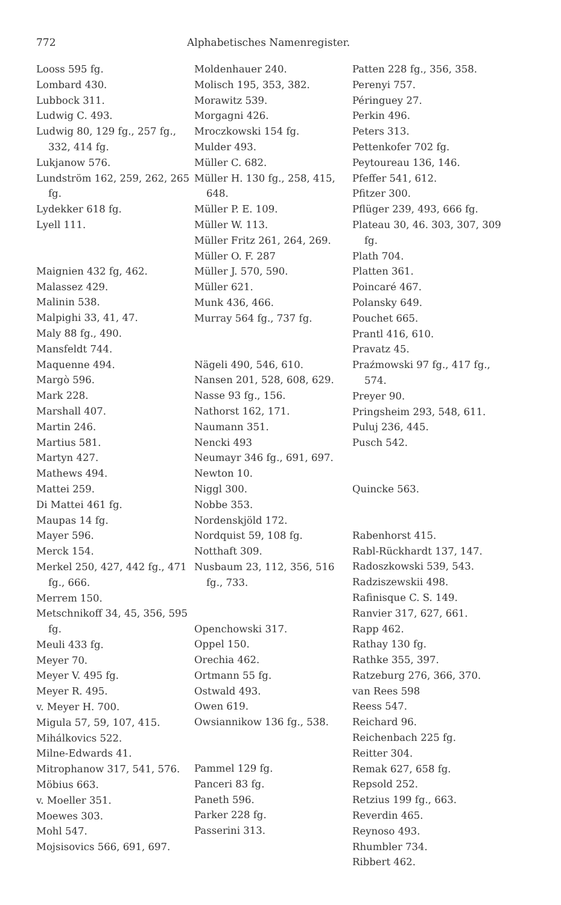772 Alphabetisches Namenregister.
Looss 595 fg.
Lombard 430.
Lubbock 311.
Ludwig C. 493.
Ludwig 80, 129 fg., 257 fg., 332, 414 fg.
Lukjanow 576.
Lundström 162, 259, 262, 265 fg.
Lydekker 618 fg.
Lyell 111.
Maignien 432 fg, 462.
Malassez 429.
Malinin 538.
Malpighi 33, 41, 47.
Maly 88 fg., 490.
Mansfeldt 744.
Maquenne 494.
Margò 596.
Mark 228.
Marshall 407.
Martin 246.
Martius 581.
Martyn 427.
Mathews 494.
Mattei 259.
Di Mattei 461 fg.
Maupas 14 fg.
Mayer 596.
Merck 154.
Merkel 250, 427, 442 fg., 471 fg., 666.
Merrem 150.
Metschnikoff 34, 45, 356, 595 fg.
Meuli 433 fg.
Meyer 70.
Meyer V. 495 fg.
Meyer R. 495.
v. Meyer H. 700.
Migula 57, 59, 107, 415.
Mihálkovics 522.
Milne-Edwards 41.
Mitrophanow 317, 541, 576.
Möbius 663.
v. Moeller 351.
Moewes 303.
Mohl 547.
Mojsisovics 566, 691, 697.
Moldenhauer 240.
Molisch 195, 353, 382.
Morawitz 539.
Morgagni 426.
Mroczkowski 154 fg.
Mulder 493.
Müller C. 682.
Müller H. 130 fg., 258, 415, 648.
Müller P. E. 109.
Müller W. 113.
Müller Fritz 261, 264, 269.
Müller O. F. 287
Müller J. 570, 590.
Müller 621.
Munk 436, 466.
Murray 564 fg., 737 fg.
Nägeli 490, 546, 610.
Nansen 201, 528, 608, 629.
Nasse 93 fg., 156.
Nathorst 162, 171.
Naumann 351.
Nencki 493
Neumayr 346 fg., 691, 697.
Newton 10.
Niggl 300.
Nobbe 353.
Nordenskjöld 172.
Nordquist 59, 108 fg.
Notthaft 309.
Nusbaum 23, 112, 356, 516 fg., 733.
Openchowski 317.
Oppel 150.
Orechia 462.
Ortmann 55 fg.
Ostwald 493.
Owen 619.
Owsiannikow 136 fg., 538.
Pammel 129 fg.
Panceri 83 fg.
Paneth 596.
Parker 228 fg.
Passerini 313.
Patten 228 fg., 356, 358.
Perenyi 757.
Péringuey 27.
Perkin 496.
Peters 313.
Pettenkofer 702 fg.
Peytoureau 136, 146.
Pfeffer 541, 612.
Pfitzer 300.
Pflüger 239, 493, 666 fg.
Plateau 30, 46. 303, 307, 309 fg.
Plath 704.
Platten 361.
Poincaré 467.
Polansky 649.
Pouchet 665.
Prantl 416, 610.
Pravatz 45.
Praźmowski 97 fg., 417 fg., 574.
Preyer 90.
Pringsheim 293, 548, 611.
Puluj 236, 445.
Pusch 542.
Quincke 563.
Rabenhorst 415.
Rabl-Rückhardt 137, 147.
Radoszkowski 539, 543.
Radziszewskii 498.
Rafinisque C. S. 149.
Ranvier 317, 627, 661.
Rapp 462.
Rathay 130 fg.
Rathke 355, 397.
Ratzeburg 276, 366, 370.
van Rees 598
Reess 547.
Reichard 96.
Reichenbach 225 fg.
Reitter 304.
Remak 627, 658 fg.
Repsold 252.
Retzius 199 fg., 663.
Reverdin 465.
Reynoso 493.
Rhumbler 734.
Ribbert 462.